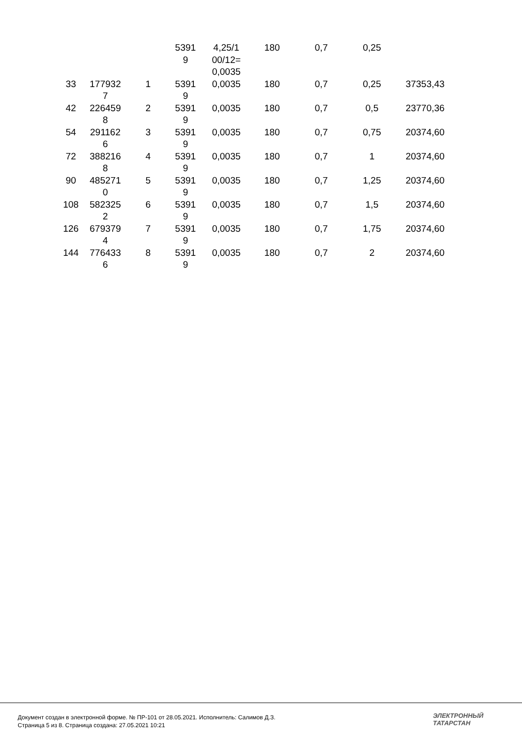| | | | 5391 9 | 4,25/1 00/12= 0,0035 | 180 | 0,7 | 0,25 | |
| 33 | 177932 7 | 1 | 5391 9 | 0,0035 | 180 | 0,7 | 0,25 | 37353,43 |
| 42 | 226459 8 | 2 | 5391 9 | 0,0035 | 180 | 0,7 | 0,5 | 23770,36 |
| 54 | 291162 6 | 3 | 5391 9 | 0,0035 | 180 | 0,7 | 0,75 | 20374,60 |
| 72 | 388216 8 | 4 | 5391 9 | 0,0035 | 180 | 0,7 | 1 | 20374,60 |
| 90 | 485271 0 | 5 | 5391 9 | 0,0035 | 180 | 0,7 | 1,25 | 20374,60 |
| 108 | 582325 2 | 6 | 5391 9 | 0,0035 | 180 | 0,7 | 1,5 | 20374,60 |
| 126 | 679379 4 | 7 | 5391 9 | 0,0035 | 180 | 0,7 | 1,75 | 20374,60 |
| 144 | 776433 6 | 8 | 5391 9 | 0,0035 | 180 | 0,7 | 2 | 20374,60 |
Документ создан в электронной форме. № ПР-101 от 28.05.2021. Исполнитель: Салимов Д.З.
Страница 5 из 8. Страница создана: 27.05.2021 10:21
ЭЛЕКТРОННЫЙ
ТАТАРСТАН